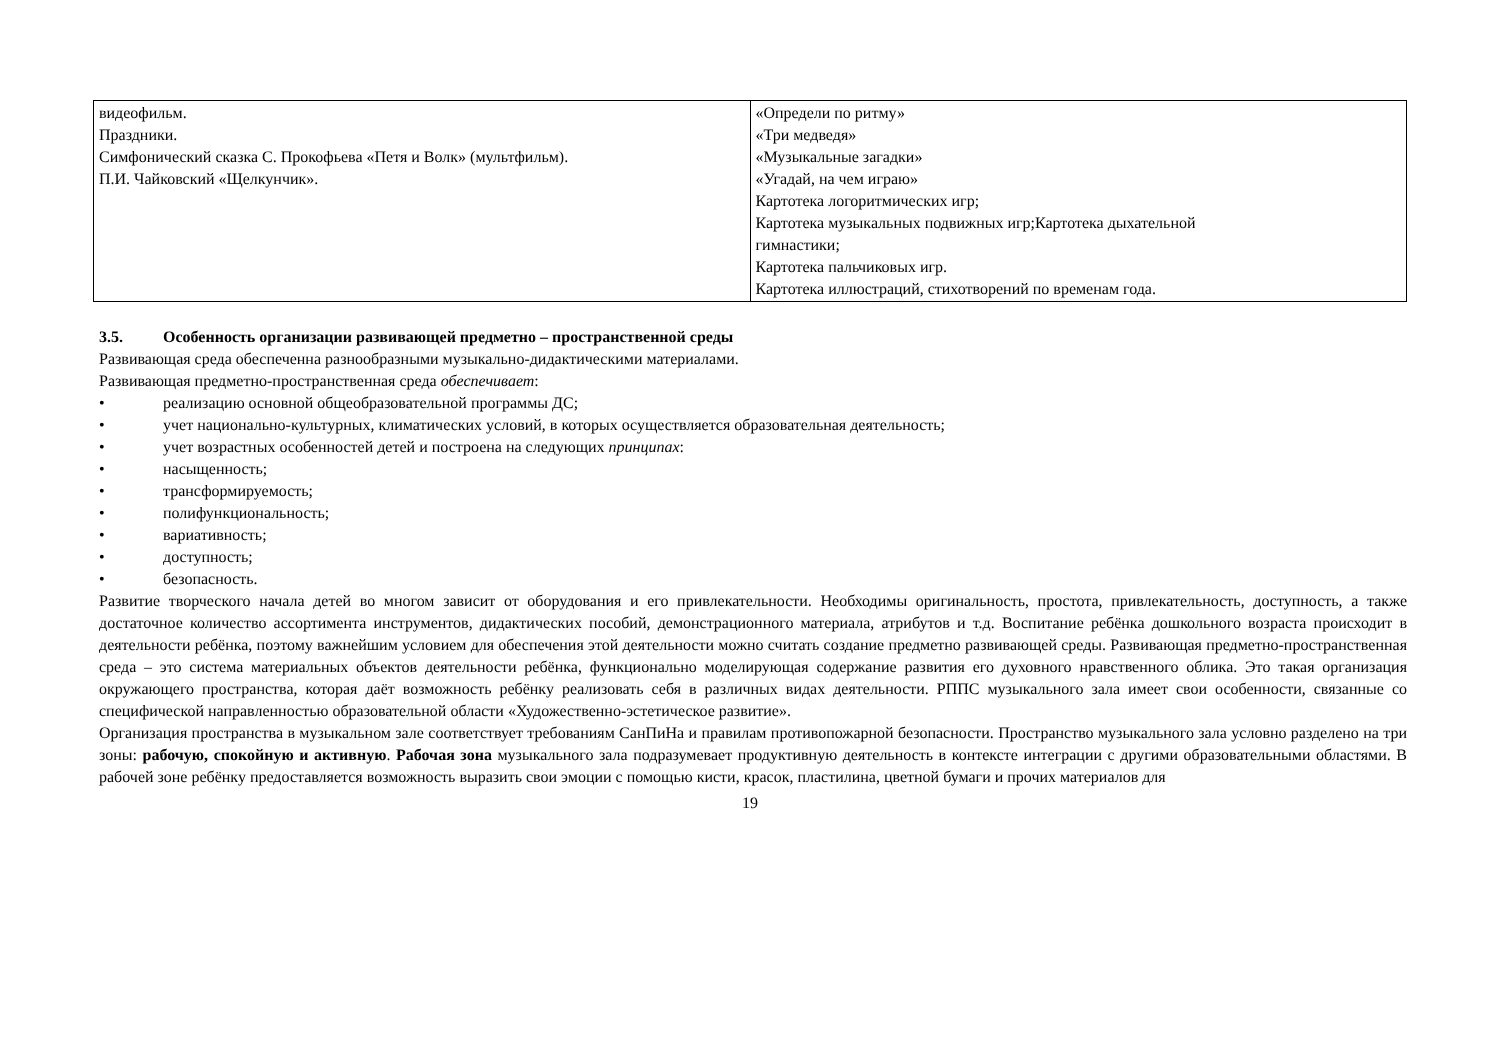| видеофильм. Праздники. Симфонический сказка С. Прокофьева «Петя и Волк» (мультфильм). П.И. Чайковский «Щелкунчик». | «Определи по ритму» «Три медведя» «Музыкальные загадки» «Угадай, на чем играю» Картотека логоритмических игр; Картотека музыкальных подвижных игр;Картотека дыхательной гимнастики; Картотека пальчиковых игр. Картотека иллюстраций, стихотворений по временам года. |
3.5. Особенность организации развивающей предметно – пространственной среды
Развивающая среда обеспеченна разнообразными музыкально-дидактическими материалами.
Развивающая предметно-пространственная среда обеспечивает:
• реализацию основной общеобразовательной программы ДС;
• учет национально-культурных, климатических условий, в которых осуществляется образовательная деятельность;
• учет возрастных особенностей детей и построена на следующих принципах:
• насыщенность;
• трансформируемость;
• полифункциональность;
• вариативность;
• доступность;
• безопасность.
Развитие творческого начала детей во многом зависит от оборудования и его привлекательности. Необходимы оригинальность, простота, привлекательность, доступность, а также достаточное количество ассортимента инструментов, дидактических пособий, демонстрационного материала, атрибутов и т.д. Воспитание ребёнка дошкольного возраста происходит в деятельности ребёнка, поэтому важнейшим условием для обеспечения этой деятельности можно считать создание предметно развивающей среды. Развивающая предметно-пространственная среда – это система материальных объектов деятельности ребёнка, функционально моделирующая содержание развития его духовного нравственного облика. Это такая организация окружающего пространства, которая даёт возможность ребёнку реализовать себя в различных видах деятельности. РППС музыкального зала имеет свои особенности, связанные со специфической направленностью образовательной области «Художественно-эстетическое развитие».
Организация пространства в музыкальном зале соответствует требованиям СанПиНа и правилам противопожарной безопасности. Пространство музыкального зала условно разделено на три зоны: рабочую, спокойную и активную. Рабочая зона музыкального зала подразумевает продуктивную деятельность в контексте интеграции с другими образовательными областями. В рабочей зоне ребёнку предоставляется возможность выразить свои эмоции с помощью кисти, красок, пластилина, цветной бумаги и прочих материалов для
19